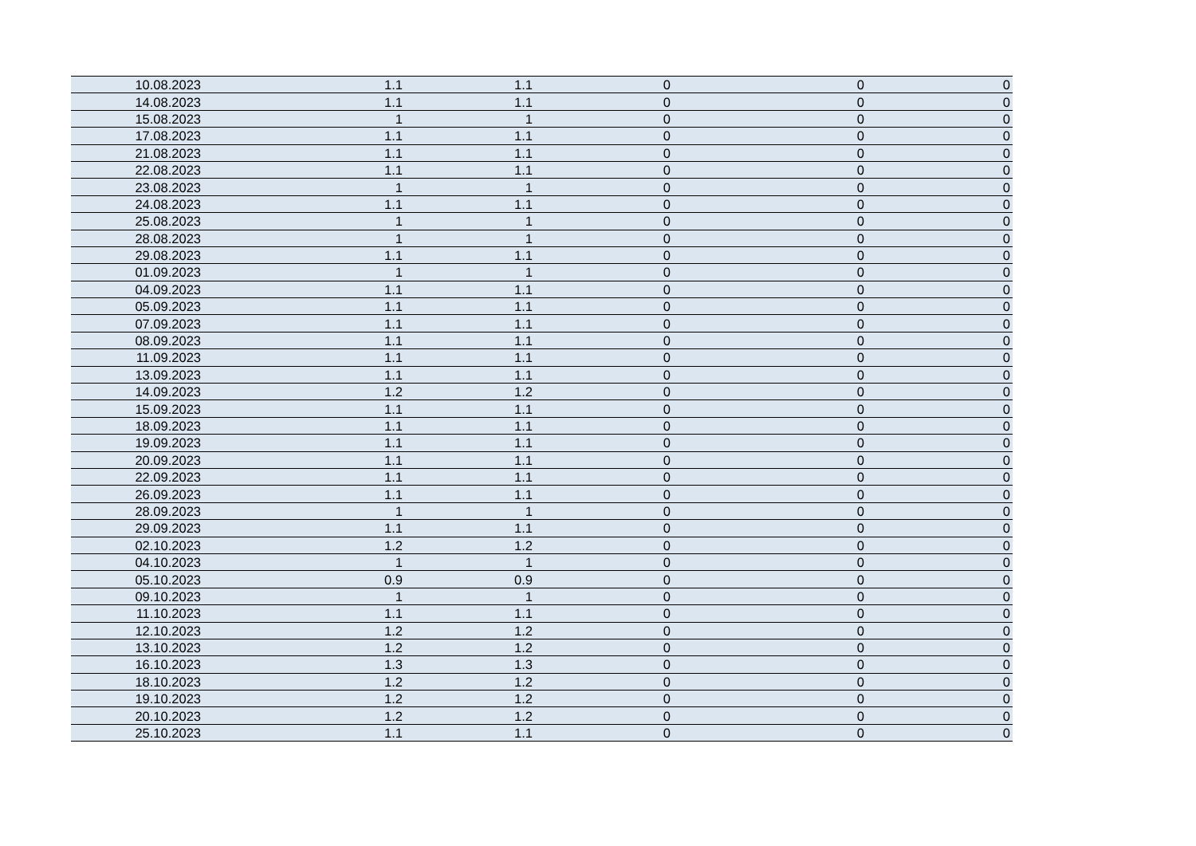| 10.08.2023 | 1.1 | 1.1 | 0 | 0 | 0 |
| 14.08.2023 | 1.1 | 1.1 | 0 | 0 | 0 |
| 15.08.2023 | 1 | 1 | 0 | 0 | 0 |
| 17.08.2023 | 1.1 | 1.1 | 0 | 0 | 0 |
| 21.08.2023 | 1.1 | 1.1 | 0 | 0 | 0 |
| 22.08.2023 | 1.1 | 1.1 | 0 | 0 | 0 |
| 23.08.2023 | 1 | 1 | 0 | 0 | 0 |
| 24.08.2023 | 1.1 | 1.1 | 0 | 0 | 0 |
| 25.08.2023 | 1 | 1 | 0 | 0 | 0 |
| 28.08.2023 | 1 | 1 | 0 | 0 | 0 |
| 29.08.2023 | 1.1 | 1.1 | 0 | 0 | 0 |
| 01.09.2023 | 1 | 1 | 0 | 0 | 0 |
| 04.09.2023 | 1.1 | 1.1 | 0 | 0 | 0 |
| 05.09.2023 | 1.1 | 1.1 | 0 | 0 | 0 |
| 07.09.2023 | 1.1 | 1.1 | 0 | 0 | 0 |
| 08.09.2023 | 1.1 | 1.1 | 0 | 0 | 0 |
| 11.09.2023 | 1.1 | 1.1 | 0 | 0 | 0 |
| 13.09.2023 | 1.1 | 1.1 | 0 | 0 | 0 |
| 14.09.2023 | 1.2 | 1.2 | 0 | 0 | 0 |
| 15.09.2023 | 1.1 | 1.1 | 0 | 0 | 0 |
| 18.09.2023 | 1.1 | 1.1 | 0 | 0 | 0 |
| 19.09.2023 | 1.1 | 1.1 | 0 | 0 | 0 |
| 20.09.2023 | 1.1 | 1.1 | 0 | 0 | 0 |
| 22.09.2023 | 1.1 | 1.1 | 0 | 0 | 0 |
| 26.09.2023 | 1.1 | 1.1 | 0 | 0 | 0 |
| 28.09.2023 | 1 | 1 | 0 | 0 | 0 |
| 29.09.2023 | 1.1 | 1.1 | 0 | 0 | 0 |
| 02.10.2023 | 1.2 | 1.2 | 0 | 0 | 0 |
| 04.10.2023 | 1 | 1 | 0 | 0 | 0 |
| 05.10.2023 | 0.9 | 0.9 | 0 | 0 | 0 |
| 09.10.2023 | 1 | 1 | 0 | 0 | 0 |
| 11.10.2023 | 1.1 | 1.1 | 0 | 0 | 0 |
| 12.10.2023 | 1.2 | 1.2 | 0 | 0 | 0 |
| 13.10.2023 | 1.2 | 1.2 | 0 | 0 | 0 |
| 16.10.2023 | 1.3 | 1.3 | 0 | 0 | 0 |
| 18.10.2023 | 1.2 | 1.2 | 0 | 0 | 0 |
| 19.10.2023 | 1.2 | 1.2 | 0 | 0 | 0 |
| 20.10.2023 | 1.2 | 1.2 | 0 | 0 | 0 |
| 25.10.2023 | 1.1 | 1.1 | 0 | 0 | 0 |